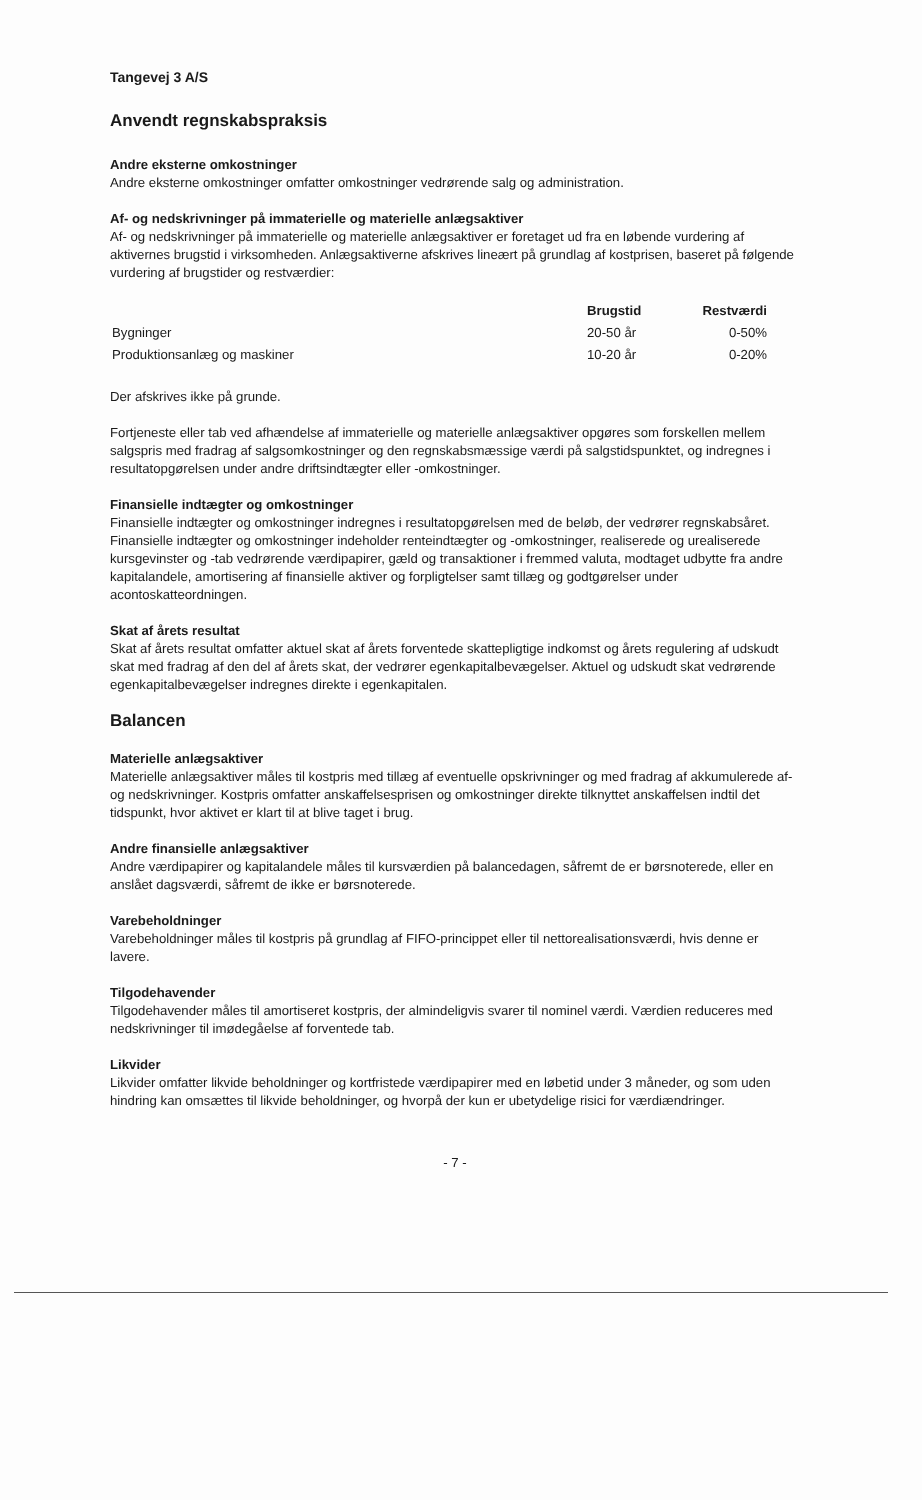Tangevej 3 A/S
Anvendt regnskabspraksis
Andre eksterne omkostninger
Andre eksterne omkostninger omfatter omkostninger vedrørende salg og administration.
Af- og nedskrivninger på immaterielle og materielle anlægsaktiver
Af- og nedskrivninger på immaterielle og materielle anlægsaktiver er foretaget ud fra en løbende vurdering af aktivernes brugstid i virksomheden. Anlægsaktiverne afskrives lineært på grundlag af kostprisen, baseret på følgende vurdering af brugstider og restværdier:
| | Brugstid | Restværdi |
| --- | --- | --- |
| Bygninger | 20-50 år | 0-50% |
| Produktionsanlæg og maskiner | 10-20 år | 0-20% |
Der afskrives ikke på grunde.
Fortjeneste eller tab ved afhændelse af immaterielle og materielle anlægsaktiver opgøres som forskellen mellem salgspris med fradrag af salgsomkostninger og den regnskabsmæssige værdi på salgstidspunktet, og indregnes i resultatopgørelsen under andre driftsindtægter eller -omkostninger.
Finansielle indtægter og omkostninger
Finansielle indtægter og omkostninger indregnes i resultatopgørelsen med de beløb, der vedrører regnskabsåret. Finansielle indtægter og omkostninger indeholder renteindtægter og -omkostninger, realiserede og urealiserede kursgevinster og -tab vedrørende værdipapirer, gæld og transaktioner i fremmed valuta, modtaget udbytte fra andre kapitalandele, amortisering af finansielle aktiver og forpligtelser samt tillæg og godtgørelser under acontoskatteordningen.
Skat af årets resultat
Skat af årets resultat omfatter aktuel skat af årets forventede skattepligtige indkomst og årets regulering af udskudt skat med fradrag af den del af årets skat, der vedrører egenkapitalbevægelser. Aktuel og udskudt skat vedrørende egenkapitalbevægelser indregnes direkte i egenkapitalen.
Balancen
Materielle anlægsaktiver
Materielle anlægsaktiver måles til kostpris med tillæg af eventuelle opskrivninger og med fradrag af akkumulerede af- og nedskrivninger. Kostpris omfatter anskaffelsesprisen og omkostninger direkte tilknyttet anskaffelsen indtil det tidspunkt, hvor aktivet er klart til at blive taget i brug.
Andre finansielle anlægsaktiver
Andre værdipapirer og kapitalandele måles til kursværdien på balancedagen, såfremt de er børsnoterede, eller en anslået dagsværdi, såfremt de ikke er børsnoterede.
Varebeholdninger
Varebeholdninger måles til kostpris på grundlag af FIFO-princippet eller til nettorealisationsværdi, hvis denne er lavere.
Tilgodehavender
Tilgodehavender måles til amortiseret kostpris, der almindeligvis svarer til nominel værdi. Værdien reduceres med nedskrivninger til imødegåelse af forventede tab.
Likvider
Likvider omfatter likvide beholdninger og kortfristede værdipapirer med en løbetid under 3 måneder, og som uden hindring kan omsættes til likvide beholdninger, og hvorpå der kun er ubetydelige risici for værdiændringer.
- 7 -